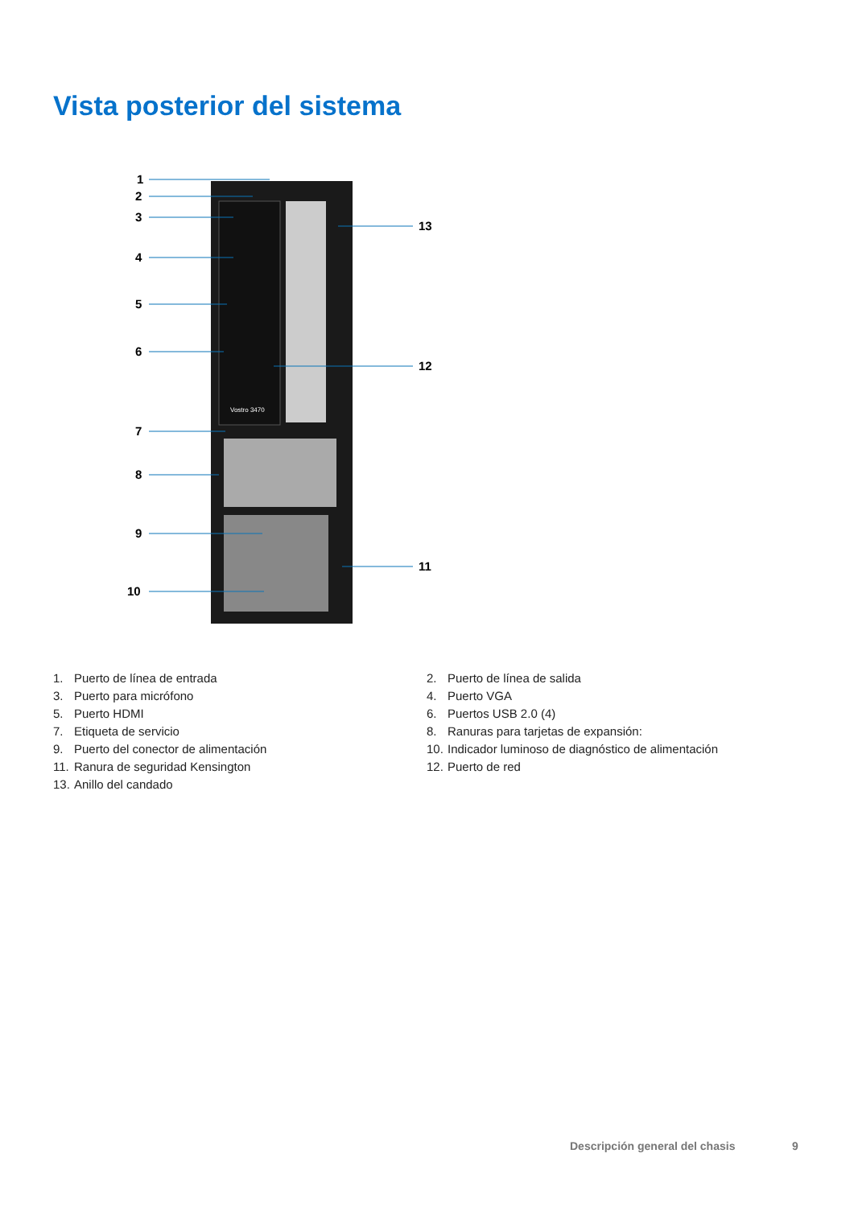Vista posterior del sistema
Vostro 3470
1
2
3
4
5
6
7
8
9
10
13
12
11
1. Puerto de línea de entrada
2. Puerto de línea de salida
3. Puerto para micrófono
4. Puerto VGA
5. Puerto HDMI
6. Puertos USB 2.0 (4)
7. Etiqueta de servicio
8. Ranuras para tarjetas de expansión:
9. Puerto del conector de alimentación
10. Indicador luminoso de diagnóstico de alimentación
11. Ranura de seguridad Kensington
12. Puerto de red
13. Anillo del candado
Descripción general del chasis 9